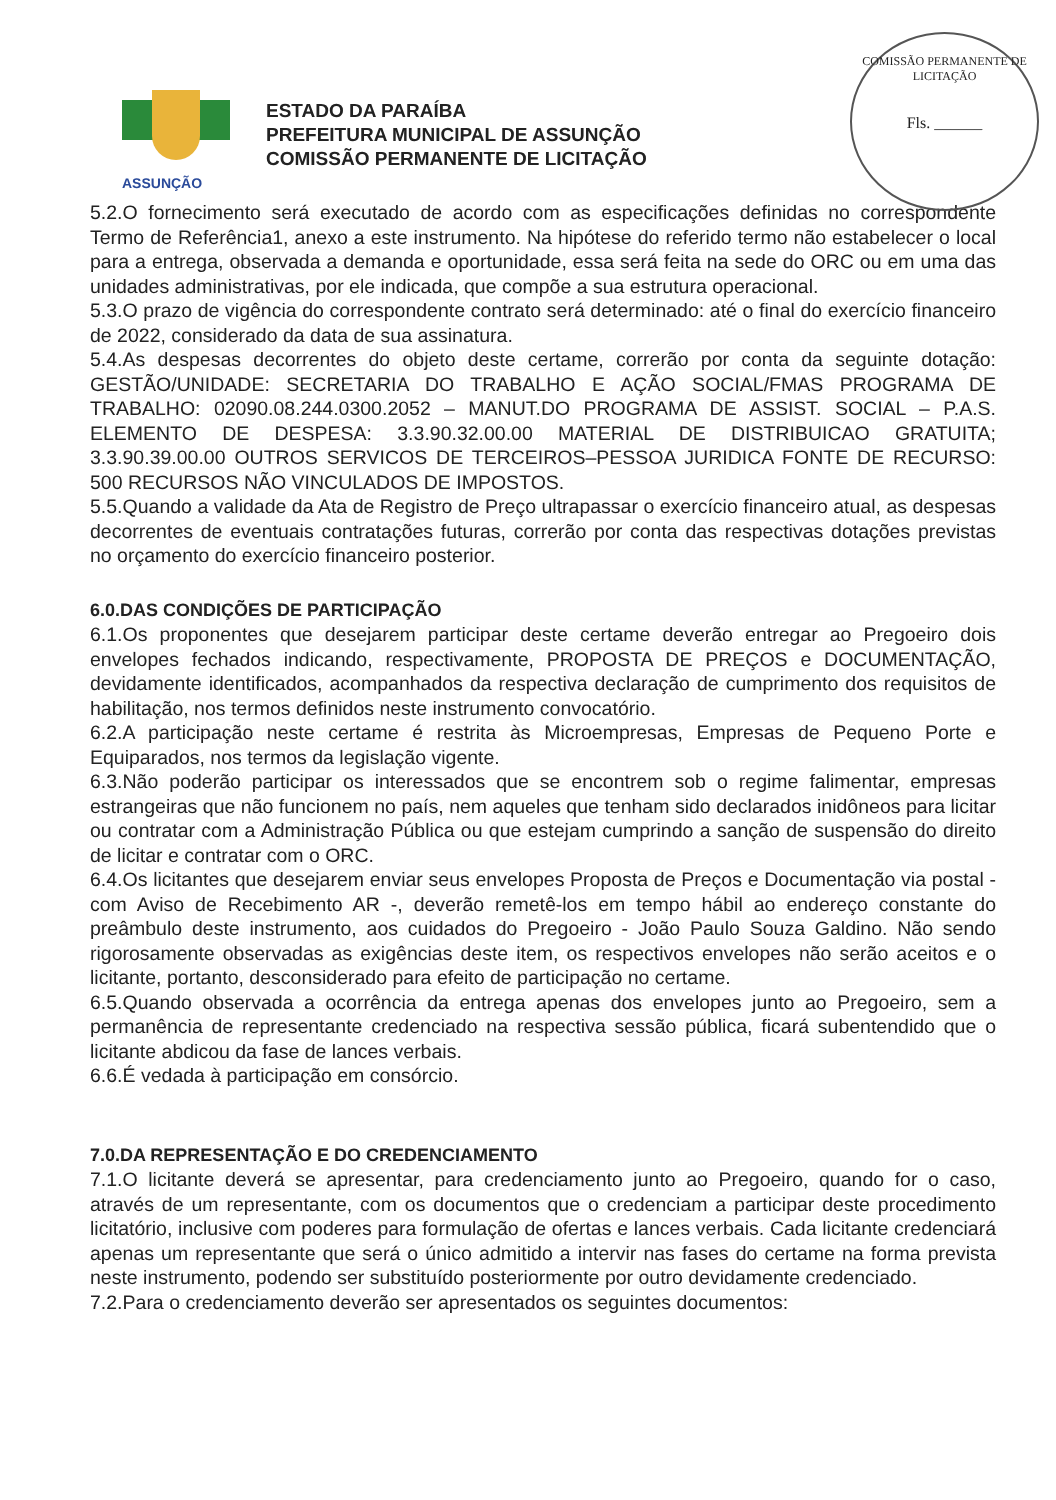ASSUNÇÃO
ESTADO DA PARAÍBA
PREFEITURA MUNICIPAL DE ASSUNÇÃO
COMISSÃO PERMANENTE DE LICITAÇÃO
COMISSÃO PERMANENTE DE LICITAÇÃO
Fls. ______
5.2.O fornecimento será executado de acordo com as especificações definidas no correspondente Termo de Referência1, anexo a este instrumento. Na hipótese do referido termo não estabelecer o local para a entrega, observada a demanda e oportunidade, essa será feita na sede do ORC ou em uma das unidades administrativas, por ele indicada, que compõe a sua estrutura operacional.
5.3.O prazo de vigência do correspondente contrato será determinado: até o final do exercício financeiro de 2022, considerado da data de sua assinatura.
5.4.As despesas decorrentes do objeto deste certame, correrão por conta da seguinte dotação: GESTÃO/UNIDADE: SECRETARIA DO TRABALHO E AÇÃO SOCIAL/FMAS PROGRAMA DE TRABALHO: 02090.08.244.0300.2052 – MANUT.DO PROGRAMA DE ASSIST. SOCIAL – P.A.S. ELEMENTO DE DESPESA: 3.3.90.32.00.00 MATERIAL DE DISTRIBUICAO GRATUITA; 3.3.90.39.00.00 OUTROS SERVICOS DE TERCEIROS–PESSOA JURIDICA FONTE DE RECURSO: 500 RECURSOS NÃO VINCULADOS DE IMPOSTOS.
5.5.Quando a validade da Ata de Registro de Preço ultrapassar o exercício financeiro atual, as despesas decorrentes de eventuais contratações futuras, correrão por conta das respectivas dotações previstas no orçamento do exercício financeiro posterior.
6.0.DAS CONDIÇÕES DE PARTICIPAÇÃO
6.1.Os proponentes que desejarem participar deste certame deverão entregar ao Pregoeiro dois envelopes fechados indicando, respectivamente, PROPOSTA DE PREÇOS e DOCUMENTAÇÃO, devidamente identificados, acompanhados da respectiva declaração de cumprimento dos requisitos de habilitação, nos termos definidos neste instrumento convocatório.
6.2.A participação neste certame é restrita às Microempresas, Empresas de Pequeno Porte e Equiparados, nos termos da legislação vigente.
6.3.Não poderão participar os interessados que se encontrem sob o regime falimentar, empresas estrangeiras que não funcionem no país, nem aqueles que tenham sido declarados inidôneos para licitar ou contratar com a Administração Pública ou que estejam cumprindo a sanção de suspensão do direito de licitar e contratar com o ORC.
6.4.Os licitantes que desejarem enviar seus envelopes Proposta de Preços e Documentação via postal - com Aviso de Recebimento AR -, deverão remetê-los em tempo hábil ao endereço constante do preâmbulo deste instrumento, aos cuidados do Pregoeiro - João Paulo Souza Galdino. Não sendo rigorosamente observadas as exigências deste item, os respectivos envelopes não serão aceitos e o licitante, portanto, desconsiderado para efeito de participação no certame.
6.5.Quando observada a ocorrência da entrega apenas dos envelopes junto ao Pregoeiro, sem a permanência de representante credenciado na respectiva sessão pública, ficará subentendido que o licitante abdicou da fase de lances verbais.
6.6.É vedada à participação em consórcio.
7.0.DA REPRESENTAÇÃO E DO CREDENCIAMENTO
7.1.O licitante deverá se apresentar, para credenciamento junto ao Pregoeiro, quando for o caso, através de um representante, com os documentos que o credenciam a participar deste procedimento licitatório, inclusive com poderes para formulação de ofertas e lances verbais. Cada licitante credenciará apenas um representante que será o único admitido a intervir nas fases do certame na forma prevista neste instrumento, podendo ser substituído posteriormente por outro devidamente credenciado.
7.2.Para o credenciamento deverão ser apresentados os seguintes documentos: